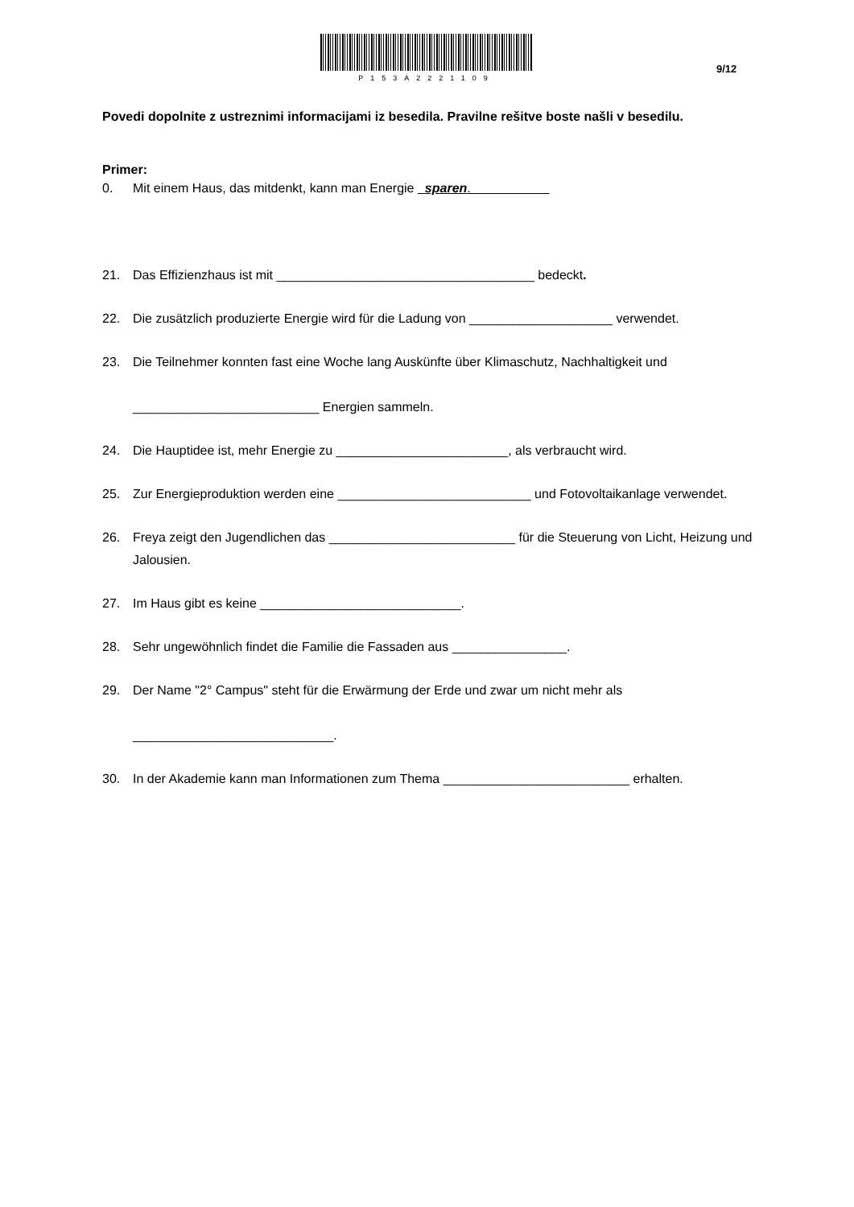P153A2221109
9/12
Povedi dopolnite z ustreznimi informacijami iz besedila. Pravilne rešitve boste našli v besedilu.
Primer:
0. Mit einem Haus, das mitdenkt, kann man Energie sparen.
21. Das Effizienzhaus ist mit ____________________________________ bedeckt.
22. Die zusätzlich produzierte Energie wird für die Ladung von ____________________ verwendet.
23. Die Teilnehmer konnten fast eine Woche lang Auskünfte über Klimaschutz, Nachhaltigkeit und
__________________________ Energien sammeln.
24. Die Hauptidee ist, mehr Energie zu ________________________, als verbraucht wird.
25. Zur Energieproduktion werden eine ___________________________ und Fotovoltaikanlage verwendet.
26. Freya zeigt den Jugendlichen das __________________________ für die Steuerung von Licht, Heizung und Jalousien.
27. Im Haus gibt es keine ____________________________.
28. Sehr ungewöhnlich findet die Familie die Fassaden aus ________________.
29. Der Name "2° Campus" steht für die Erwärmung der Erde und zwar um nicht mehr als
____________________________.
30. In der Akademie kann man Informationen zum Thema __________________________ erhalten.